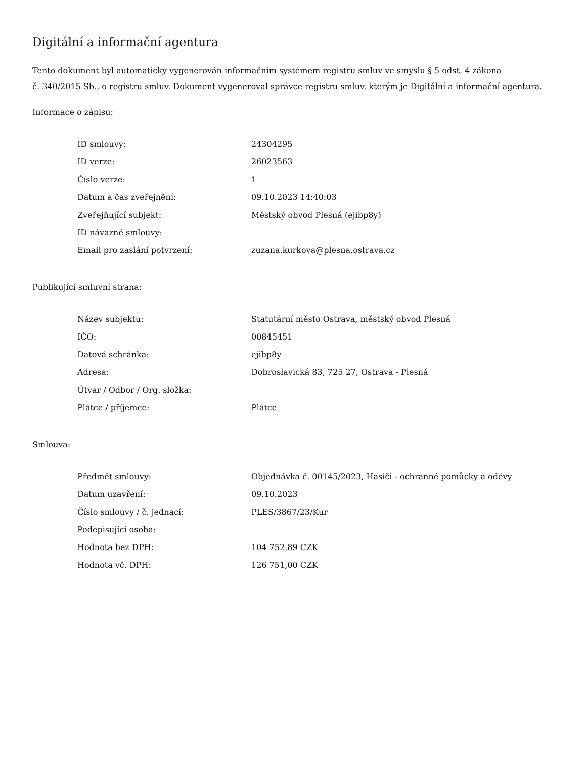Digitální a informační agentura
Tento dokument byl automaticky vygenerován informačním systémem registru smluv ve smyslu § 5 odst. 4 zákona
č. 340/2015 Sb., o registru smluv. Dokument vygeneroval správce registru smluv, kterým je Digitální a informační agentura.
Informace o zápisu:
| ID smlouvy: | 24304295 |
| ID verze: | 26023563 |
| Číslo verze: | 1 |
| Datum a čas zveřejnění: | 09.10.2023 14:40:03 |
| Zveřejňující subjekt: | Městský obvod Plesná (ejibp8y) |
| ID návazné smlouvy: | |
| Email pro zaslání potvrzení: | zuzana.kurkova@plesna.ostrava.cz |
Publikující smluvní strana:
| Název subjektu: | Statutární město Ostrava, městský obvod Plesná |
| IČO: | 00845451 |
| Datová schránka: | ejibp8y |
| Adresa: | Dobroslavická 83, 725 27, Ostrava - Plesná |
| Útvar / Odbor / Org. složka: | |
| Plátce / příjemce: | Plátce |
Smlouva:
| Předmět smlouvy: | Objednávka č. 00145/2023, Hasiči - ochranné pomůcky a oděvy |
| Datum uzavření: | 09.10.2023 |
| Číslo smlouvy / č. jednací: | PLES/3867/23/Kur |
| Podepisující osoba: | |
| Hodnota bez DPH: | 104 752,89 CZK |
| Hodnota vč. DPH: | 126 751,00 CZK |